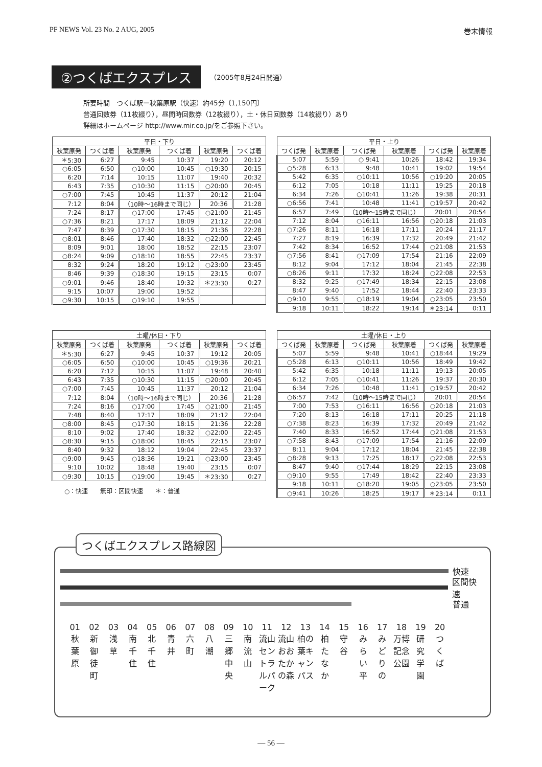PF NEWS Vol. 23 No. 2 AUG, 2005 巻末情報
②つくばエクスプレス
（2005年8月24日開通）
所要時間　つくば駅ー秋葉原駅（快速）約45分〔1,150円〕
普通回数券（11枚綴り），昼間時回数券（12枚綴り），土・休日回数券（14枚綴り）あり
詳細はホームページ http://www.mir.co.jp/をご参照下さい。
| 平日・下り | | | | | |
| --- | --- | --- | --- | --- | --- |
| 秋葉原発 | つくば着 | 秋葉原発 | つくば着 | 秋葉原発 | つくば着 |
| ＊5:30 | 6:27 | 9:45 | 10:37 | 19:20 | 20:12 |
| ○6:05 | 6:50 | ○10:00 | 10:45 | ○19:30 | 20:15 |
| 6:20 | 7:14 | 10:15 | 11:07 | 19:40 | 20:32 |
| 6:43 | 7:35 | ○10:30 | 11:15 | ○20:00 | 20:45 |
| ○7:00 | 7:45 | 10:45 | 11:37 | 20:12 | 21:04 |
| 7:12 | 8:04 | （10時～16時まで同じ） | | 20:36 | 21:28 |
| 7:24 | 8:17 | ○17:00 | 17:45 | ○21:00 | 21:45 |
| ○7:36 | 8:21 | 17:17 | 18:09 | 21:12 | 22:04 |
| 7:47 | 8:39 | ○17:30 | 18:15 | 21:36 | 22:28 |
| ○8:01 | 8:46 | 17:40 | 18:32 | ○22:00 | 22:45 |
| 8:09 | 9:01 | 18:00 | 18:52 | 22:15 | 23:07 |
| ○8:24 | 9:09 | ○18:10 | 18:55 | 22:45 | 23:37 |
| 8:32 | 9:24 | 18:20 | 19:12 | ○23:00 | 23:45 |
| 8:46 | 9:39 | ○18:30 | 19:15 | 23:15 | 0:07 |
| ○9:01 | 9:46 | 18:40 | 19:32 | ＊23:30 | 0:27 |
| 9:15 | 10:07 | 19:00 | 19:52 | | |
| ○9:30 | 10:15 | ○19:10 | 19:55 | | |
| 平日・上り | | | | | |
| --- | --- | --- | --- | --- | --- |
| つくば発 | 秋葉原着 | つくば発 | 秋葉原着 | つくば発 | 秋葉原着 |
| 5:07 | 5:59 | ○ 9:41 | 10:26 | 18:42 | 19:34 |
| ○5:28 | 6:13 | 9:48 | 10:41 | 19:02 | 19:54 |
| 5:42 | 6:35 | ○10:11 | 10:56 | ○19:20 | 20:05 |
| 6:12 | 7:05 | 10:18 | 11:11 | 19:25 | 20:18 |
| 6:34 | 7:26 | ○10:41 | 11:26 | 19:38 | 20:31 |
| ○6:56 | 7:41 | 10:48 | 11:41 | ○19:57 | 20:42 |
| 6:57 | 7:49 | （10時～15時まで同じ） | | 20:01 | 20:54 |
| 7:12 | 8:04 | ○16:11 | 16:56 | ○20:18 | 21:03 |
| ○7:26 | 8:11 | 16:18 | 17:11 | 20:24 | 21:17 |
| 7:27 | 8:19 | 16:39 | 17:32 | 20:49 | 21:42 |
| 7:42 | 8:34 | 16:52 | 17:44 | ○21:08 | 21:53 |
| ○7:56 | 8:41 | ○17:09 | 17:54 | 21:16 | 22:09 |
| 8:12 | 9:04 | 17:12 | 18:04 | 21:45 | 22:38 |
| ○8:26 | 9:11 | 17:32 | 18:24 | ○22:08 | 22:53 |
| 8:32 | 9:25 | ○17:49 | 18:34 | 22:15 | 23:08 |
| 8:47 | 9:40 | 17:52 | 18:44 | 22:40 | 23:33 |
| ○9:10 | 9:55 | ○18:19 | 19:04 | ○23:05 | 23:50 |
| 9:18 | 10:11 | 18:22 | 19:14 | ＊23:14 | 0:11 |
| 土曜/休日・下り | | | | | |
| --- | --- | --- | --- | --- | --- |
| 秋葉原発 | つくば着 | 秋葉原発 | つくば着 | 秋葉原発 | つくば着 |
| ＊5:30 | 6:27 | 9:45 | 10:37 | 19:12 | 20:05 |
| ○6:05 | 6:50 | ○10:00 | 10:45 | ○19:36 | 20:21 |
| 6:20 | 7:12 | 10:15 | 11:07 | 19:48 | 20:40 |
| 6:43 | 7:35 | ○10:30 | 11:15 | ○20:00 | 20:45 |
| ○7:00 | 7:45 | 10:45 | 11:37 | 20:12 | 21:04 |
| 7:12 | 8:04 | （10時～16時まで同じ） | | 20:36 | 21:28 |
| 7:24 | 8:16 | ○17:00 | 17:45 | ○21:00 | 21:45 |
| 7:48 | 8:40 | 17:17 | 18:09 | 21:12 | 22:04 |
| ○8:00 | 8:45 | ○17:30 | 18:15 | 21:36 | 22:28 |
| 8:10 | 9:02 | 17:40 | 18:32 | ○22:00 | 22:45 |
| ○8:30 | 9:15 | ○18:00 | 18:45 | 22:15 | 23:07 |
| 8:40 | 9:32 | 18:12 | 19:04 | 22:45 | 23:37 |
| ○9:00 | 9:45 | ○18:36 | 19:21 | ○23:00 | 23:45 |
| 9:10 | 10:02 | 18:48 | 19:40 | 23:15 | 0:07 |
| ○9:30 | 10:15 | ○19:00 | 19:45 | ＊23:30 | 0:27 |
○：快速　　無印：区間快速　　＊：普通
| 土曜/休日・上り | | | | | |
| --- | --- | --- | --- | --- | --- |
| つくば発 | 秋葉原着 | つくば発 | 秋葉原着 | つくば発 | 秋葉原着 |
| 5:07 | 5:59 | 9:48 | 10:41 | ○18:44 | 19:29 |
| ○5:28 | 6:13 | ○10:11 | 10:56 | 18:49 | 19:42 |
| 5:42 | 6:35 | 10:18 | 11:11 | 19:13 | 20:05 |
| 6:12 | 7:05 | ○10:41 | 11:26 | 19:37 | 20:30 |
| 6:34 | 7:26 | 10:48 | 11:41 | ○19:57 | 20:42 |
| ○6:57 | 7:42 | （10時～15時まで同じ） | | 20:01 | 20:54 |
| 7:00 | 7:53 | ○16:11 | 16:56 | ○20:18 | 21:03 |
| 7:20 | 8:13 | 16:18 | 17:11 | 20:25 | 21:18 |
| ○7:38 | 8:23 | 16:39 | 17:32 | 20:49 | 21:42 |
| 7:40 | 8:33 | 16:52 | 17:44 | ○21:08 | 21:53 |
| ○7:58 | 8:43 | ○17:09 | 17:54 | 21:16 | 22:09 |
| 8:11 | 9:04 | 17:12 | 18:04 | 21:45 | 22:38 |
| ○8:28 | 9:13 | 17:25 | 18:17 | ○22:08 | 22:53 |
| 8:47 | 9:40 | ○17:44 | 18:29 | 22:15 | 23:08 |
| ○9:10 | 9:55 | 17:49 | 18:42 | 22:40 | 23:33 |
| 9:18 | 10:11 | ○18:20 | 19:05 | ○23:05 | 23:50 |
| ○9:41 | 10:26 | 18:25 | 19:17 | ＊23:14 | 0:11 |
つくばエクスプレス路線図
快速
区間快速
普通
01
秋
葉
原
02
新
御
徒
町
03
浅
草
04
南
千
住
05
北
千
住
06
青
井
07
六
町
08
八
潮
09
三
郷
中
央
10
南
流
山
11
流山セントラルパーク
12
流山おおたかの森
13
柏の葉キャンパス
14
柏
た
な
か
15
守
谷
16
み
ら
い
平
17
み
ど
り
の
18
万博記念公園
19
研
究
学
園
20
つ
く
ば
— 56 —